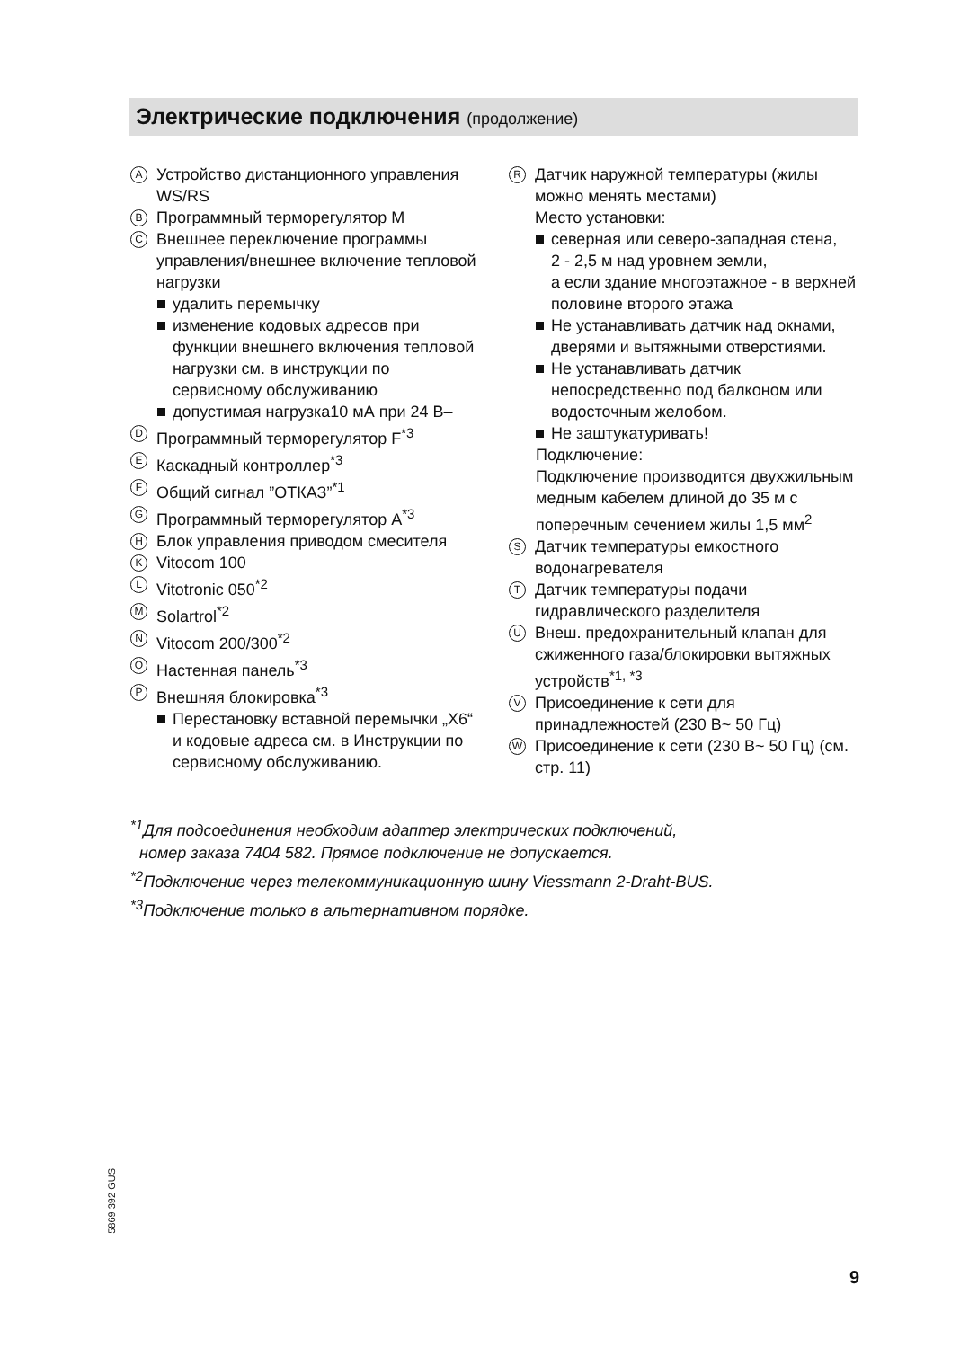Электрические подключения (продолжение)
A
Устройство дистанционного управления WS/RS
B
Программный терморегулятор M
C
Внешнее переключение программы управления/внешнее включение тепловой нагрузки
удалить перемычку
изменение кодовых адресов при функции внешнего включения тепловой нагрузки см. в инструкции по сервисному обслуживанию
допустимая нагрузка10 мА при 24 В–
D
Программный терморегулятор F<sup>*3</sup>
E
Каскадный контроллер<sup>*3</sup>
F
Общий сигнал ”ОТКАЗ”<sup>*1</sup>
G
Программный терморегулятор A<sup>*3</sup>
H
Блок управления приводом смесителя
K
Vitocom 100
L
Vitotronic 050<sup>*2</sup>
M
Solartrol<sup>*2</sup>
N
Vitocom 200/300<sup>*2</sup>
O
Настенная панель<sup>*3</sup>
P
Внешняя блокировка<sup>*3</sup>
Перестановку вставной перемычки „X6“ и кодовые адреса см. в Инструкции по сервисному обслуживанию.
R
Датчик наружной температуры (жилы можно менять местами)
Место установки:
северная или северо-западная стена,
2 - 2,5 м над уровнем земли,
а если здание многоэтажное - в верхней половине второго этажа
Не устанавливать датчик над окнами, дверями и вытяжными отверстиями.
Не устанавливать датчик непосредственно под балконом или водосточным желобом.
Не заштукатуривать!
Подключение:
Подключение производится двухжильным медным кабелем длиной до 35 м с поперечным сечением жилы 1,5 мм<sup>2</sup>
S
Датчик температуры емкостного водонагревателя
T
Датчик температуры подачи гидравлического разделителя
U
Внеш. предохранительный клапан для сжиженного газа/блокировки вытяжных устройств<sup>*1, *3</sup>
V
Присоединение к сети для принадлежностей (230 В~ 50 Гц)
W
Присоединение к сети (230 В~ 50 Гц) (см. стр. 11)
<sup>*1</sup>Для подсоединения необходим адаптер электрических подключений,
номер заказа 7404 582. Прямое подключение не допускается.
<sup>*2</sup>Подключение через телекоммуникационную шину Viessmann 2-Draht-BUS.
<sup>*3</sup>Подключение только в альтернативном порядке.
5869 392 GUS
9